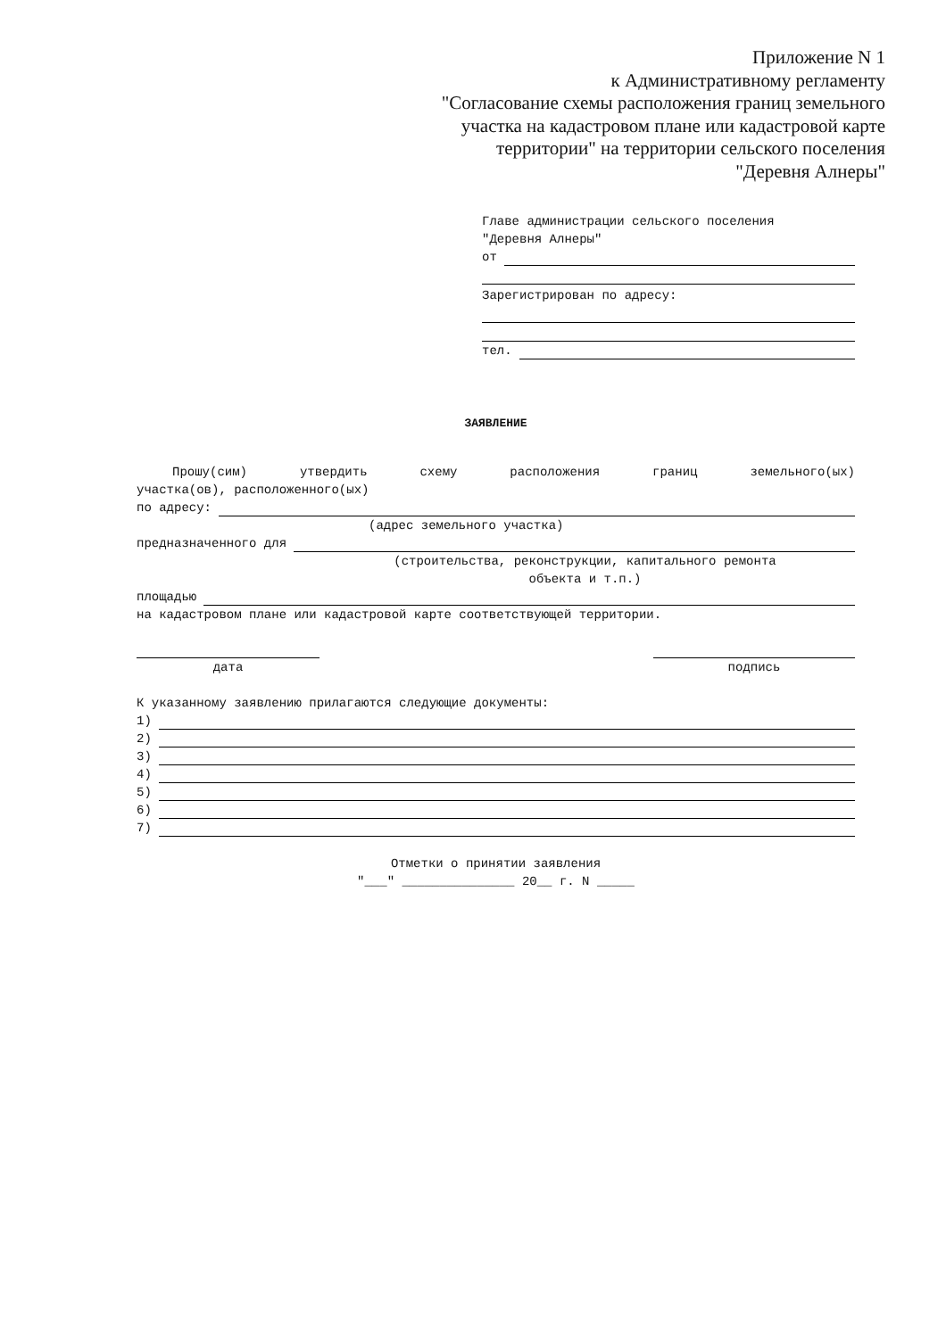Приложение N 1
к Административному регламенту
"Согласование схемы расположения границ земельного
участка на кадастровом плане или кадастровой карте
территории" на территории сельского поселения
"Деревня Алнеры"
Главе администрации сельского поселения
"Деревня Алнеры"
от
Зарегистрирован по адресу:
тел.
ЗАЯВЛЕНИЕ
Прошу(сим) утвердить схему расположения границ земельного(ых)
участка(ов), расположенного(ых)
по адресу:
(адрес земельного участка)
предназначенного для
(строительства, реконструкции, капитального ремонта
объекта и т.п.)
площадью
на кадастровом плане или кадастровой карте соответствующей территории.
дата подпись
К указанному заявлению прилагаются следующие документы:
1)
2)
3)
4)
5)
6)
7)
Отметки о принятии заявления
"___" _______________ 20__ г. N _____